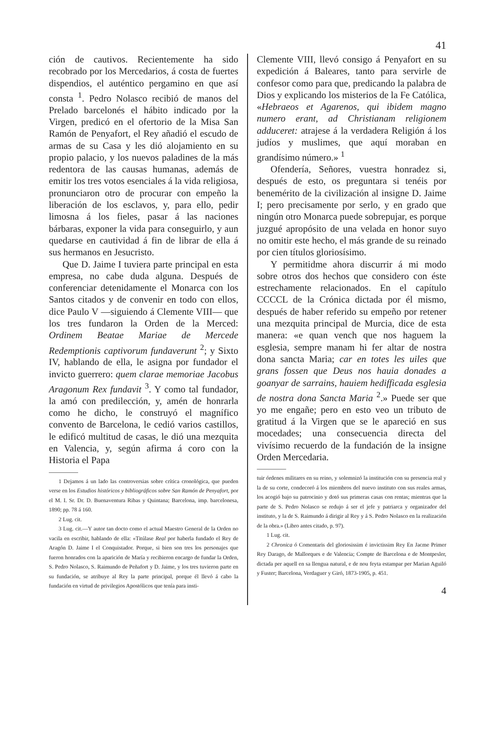41
ción de cautivos. Recientemente ha sido recobrado por los Mercedarios, á costa de fuertes dispendios, el auténtico pergamino en que así consta <sup>1</sup>. Pedro Nolasco recibió de manos del Prelado barcelonés el hábito indicado por la Virgen, predicó en el ofertorio de la Misa San Ramón de Penyafort, el Rey añadió el escudo de armas de su Casa y les dió alojamiento en su propio palacio, y los nuevos paladines de la más redentora de las causas humanas, además de emitir los tres votos esenciales á la vida religiosa, pronunciaron otro de procurar con empeño la liberación de los esclavos, y, para ello, pedir limosna á los fieles, pasar á las naciones bárbaras, exponer la vida para conseguirlo, y aun quedarse en cautividad á fin de librar de ella á sus hermanos en Jesucristo.
Que D. Jaime I tuviera parte principal en esta empresa, no cabe duda alguna. Después de conferenciar detenidamente el Monarca con los Santos citados y de convenir en todo con ellos, dice Paulo V —siguiendo á Clemente VIII— que los tres fundaron la Orden de la Merced: Ordinem Beatae Mariae de Mercede Redemptionis captivorum fundaverunt <sup>2</sup>; y Sixto IV, hablando de ella, le asigna por fundador el invicto guerrero: quem clarae memoriae Jacobus Aragonum Rex fundavit <sup>3</sup>. Y como tal fundador, la amó con predilección, y, amén de honrarla como he dicho, le construyó el magnífico convento de Barcelona, le cedió varios castillos, le edificó multitud de casas, le dió una mezquita en Valencia, y, según afirma á coro con la Historia el Papa
1 Dejamos á un lado las controversias sobre crítica cronológica, que pueden verse en los Estudios históricos y bibliográficos sobre San Ramón de Penyafort, por el M. I. Sr. Dr. D. Buenaventura Ribas y Quintana; Barcelona, imp. barcelonesa, 1890; pp. 78 á 160.
2 Lug. cit.
3 Lug. cit.—Y autor tan docto como el actual Maestro General de la Orden no vacila en escribir, hablando de ella: «Titúlase Real por haberla fundado el Rey de Aragón D. Jaime I el Conquistador. Porque, si bien son tres los personajes que fueron honrados con la aparición de María y recibieron encargo de fundar la Orden, S. Pedro Nolasco, S. Raimundo de Peñafort y D. Jaime, y los tres tuvieron parte en su fundación, se atribuye al Rey la parte principal, porque él llevó á cabo la fundación en virtud de privilegios Apostólicos que tenía para insti-
Clemente VIII, llevó consigo á Penyafort en su expedición á Baleares, tanto para servirle de confesor como para que, predicando la palabra de Dios y explicando los misterios de la Fe Católica, «Hebraeos et Agarenos, qui ibidem magno numero erant, ad Christianam religionem adduceret: atrajese á la verdadera Religión á los judíos y muslimes, que aquí moraban en grandísimo número.» <sup>1</sup>
Ofendería, Señores, vuestra honradez si, después de esto, os preguntara si tenéis por benemérito de la civilización al insigne D. Jaime I; pero precisamente por serlo, y en grado que ningún otro Monarca puede sobrepujar, es porque juzgué apropósito de una velada en honor suyo no omitir este hecho, el más grande de su reinado por cien títulos gloriosísimo.
Y permitidme ahora discurrir á mi modo sobre otros dos hechos que considero con éste estrechamente relacionados. En el capítulo CCCCL de la Crónica dictada por él mismo, después de haber referido su empeño por retener una mezquita principal de Murcia, dice de esta manera: «e quan vench que nos haguem la esglesia, sempre manam hi fer altar de nostra dona sancta Maria; car en totes les uiles que grans fossen que Deus nos hauia donades a goanyar de sarrains, hauiem hedifficada esglesia de nostra dona Sancta Maria <sup>2</sup>.» Puede ser que yo me engañe; pero en esto veo un tributo de gratitud á la Virgen que se le apareció en sus mocedades; una consecuencia directa del vivísimo recuerdo de la fundación de la insigne Orden Mercedaria.
tuir órdenes militares en su reino, y solemnizó la institución con su presencia real y la de su corte, condecoró á los miembros del nuevo instituto con sus reales armas, los acogió bajo su patrocinio y dotó sus primeras casas con rentas; mientras que la parte de S. Pedro Nolasco se redujo á ser el jefe y patriarca y organizador del instituto, y la de S. Raimundo á dirigir al Rey y á S. Pedro Nolasco en la realización de la obra.» (Libro antes citado, p. 97).
1 Lug. cit.
2 Chronica ó Comentaris del gloriosissim é invictissim Rey En Jacme Primer Rey Darago, de Mallorques e de Valencia; Compte de Barcelona e de Montpesler, dictada per aquell en sa llengua natural, e de nou feyta estampar per Marian Aguiló y Fuster; Barcelona, Verdaguer y Giró, 1873-1905, p. 451.
4